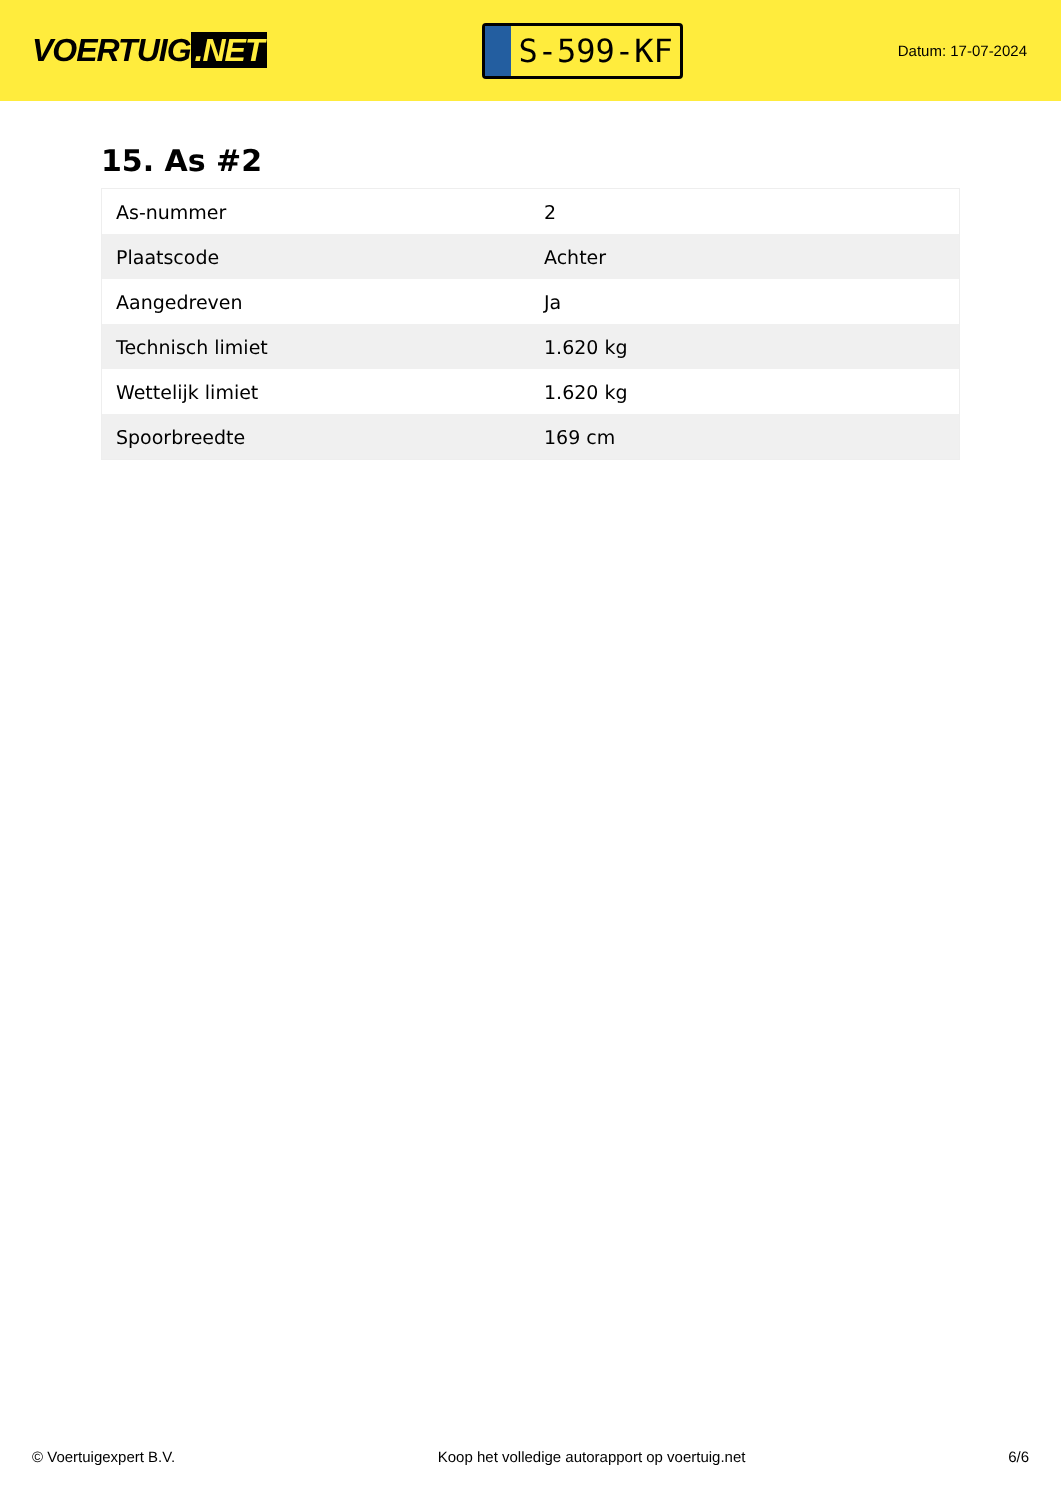VOERTUIG.NET
S-599-KF
Datum: 17-07-2024
15. As #2
| As-nummer | 2 |
| Plaatscode | Achter |
| Aangedreven | Ja |
| Technisch limiet | 1.620 kg |
| Wettelijk limiet | 1.620 kg |
| Spoorbreedte | 169 cm |
© Voertuigexpert B.V. Koop het volledige autorapport op voertuig.net 6/6